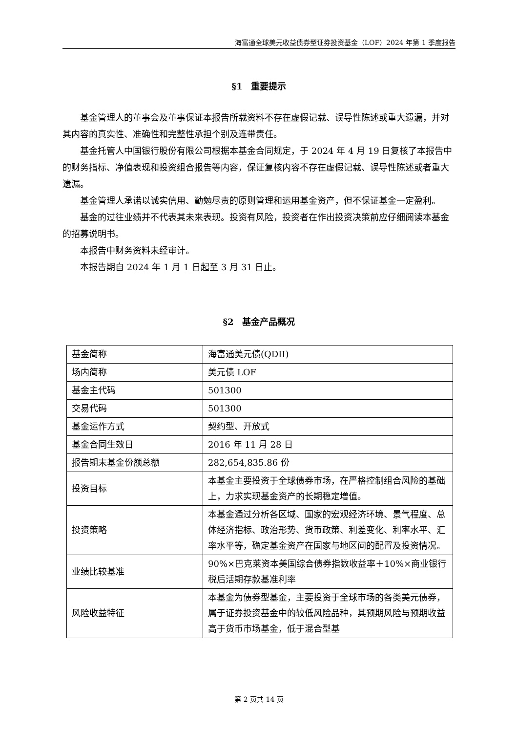海富通全球美元收益债券型证券投资基金（LOF）2024 年第 1 季度报告
§1　重要提示
基金管理人的董事会及董事保证本报告所载资料不存在虚假记载、误导性陈述或重大遗漏，并对其内容的真实性、准确性和完整性承担个别及连带责任。
基金托管人中国银行股份有限公司根据本基金合同规定，于 2024 年 4 月 19 日复核了本报告中的财务指标、净值表现和投资组合报告等内容，保证复核内容不存在虚假记载、误导性陈述或者重大遗漏。
基金管理人承诺以诚实信用、勤勉尽责的原则管理和运用基金资产，但不保证基金一定盈利。
基金的过往业绩并不代表其未来表现。投资有风险，投资者在作出投资决策前应仔细阅读本基金的招募说明书。
本报告中财务资料未经审计。
本报告期自 2024 年 1 月 1 日起至 3 月 31 日止。
§2　基金产品概况
| 基金简称 | 海富通美元债(QDII) |
| 场内简称 | 美元债 LOF |
| 基金主代码 | 501300 |
| 交易代码 | 501300 |
| 基金运作方式 | 契约型、开放式 |
| 基金合同生效日 | 2016 年 11 月 28 日 |
| 报告期末基金份额总额 | 282,654,835.86 份 |
| 投资目标 | 本基金主要投资于全球债券市场，在严格控制组合风险的基础上，力求实现基金资产的长期稳定增值。 |
| 投资策略 | 本基金通过分析各区域、国家的宏观经济环境、景气程度、总体经济指标、政治形势、货币政策、利差变化、利率水平、汇率水平等，确定基金资产在国家与地区间的配置及投资情况。 |
| 业绩比较基准 | 90%×巴克莱资本美国综合债券指数收益率＋10%×商业银行税后活期存款基准利率 |
| 风险收益特征 | 本基金为债券型基金，主要投资于全球市场的各类美元债券，属于证券投资基金中的较低风险品种，其预期风险与预期收益高于货币市场基金，低于混合型基 |
第 2 页共 14 页